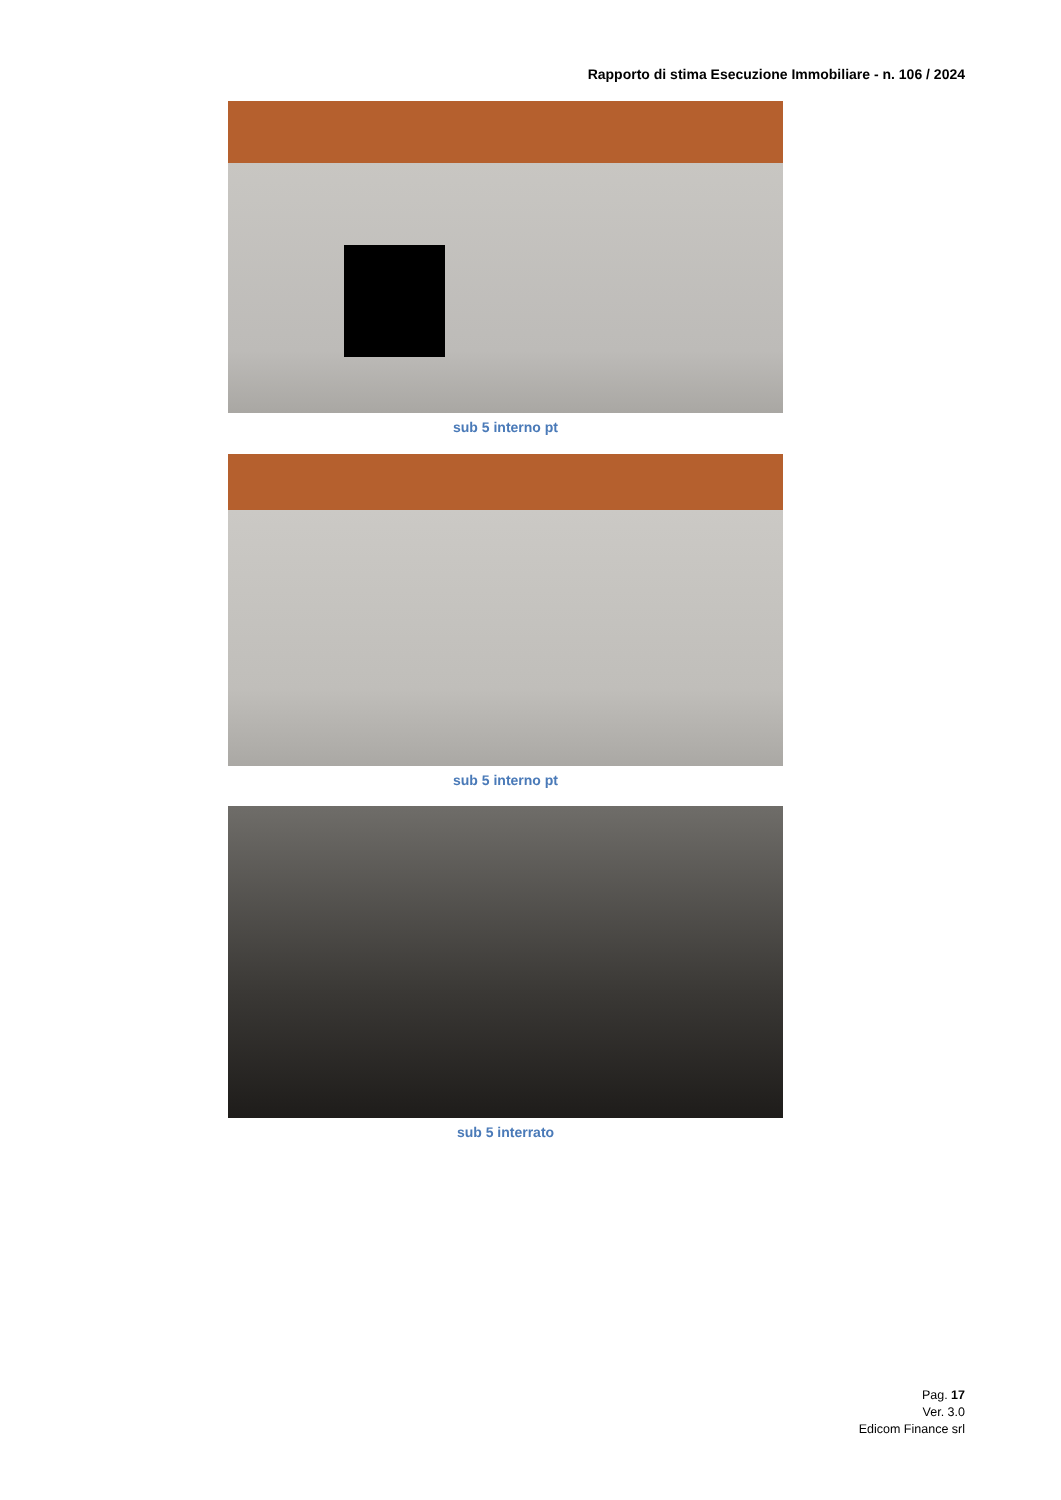Rapporto di stima Esecuzione Immobiliare - n. 106 / 2024
sub 5 interno pt
sub 5 interno pt
sub 5 interrato
Pag. 17
Ver. 3.0
Edicom Finance srl